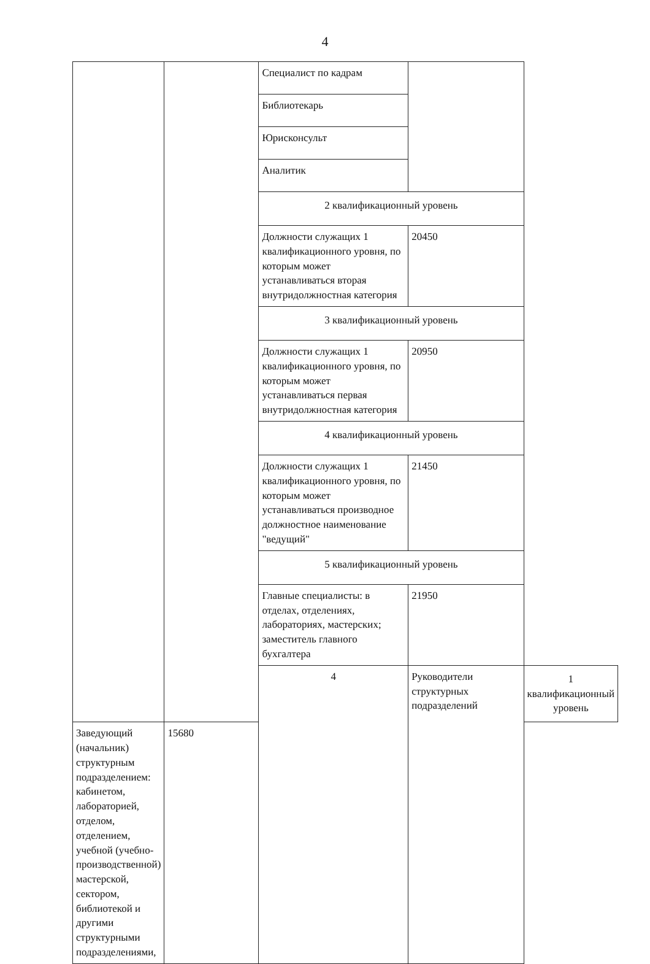4
| | | Специалист по кадрам | | |
| | | Библиотекарь | | |
| | | Юрисконсульт | | |
| | | Аналитик | | |
| | | 2 квалификационный уровень | | |
| | | Должности служащих 1 квалификационного уровня, по которым может устанавливаться вторая внутридолжностная категория | 20450 | |
| | | 3 квалификационный уровень | | |
| | | Должности служащих 1 квалификационного уровня, по которым может устанавливаться первая внутридолжностная категория | 20950 | |
| | | 4 квалификационный уровень | | |
| | | Должности служащих 1 квалификационного уровня, по которым может устанавливаться производное должностное наименование "ведущий" | 21450 | |
| | | 5 квалификационный уровень | | |
| | | Главные специалисты: в отделах, отделениях, лабораториях, мастерских; заместитель главного бухгалтера | 21950 | |
| | | 4 | Руководители структурных подразделений | 1 квалификационный уровень |
| Заведующий (начальник) структурным подразделением: кабинетом, лабораторией, отделом, отделением, учебной (учебно-производственной) мастерской, сектором, библиотекой и другими структурными подразделениями, | 15680 | | | |